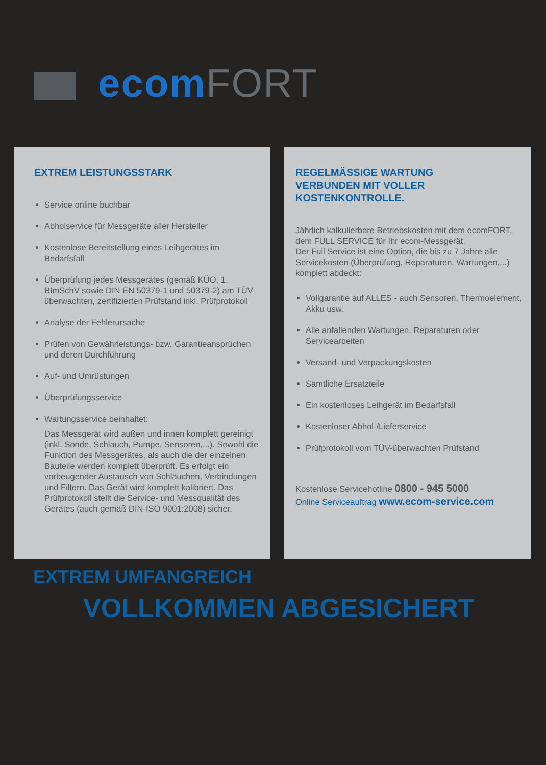ecom FORT
EXTREM LEISTUNGSSTARK
Service online buchbar
Abholservice für Messgeräte aller Hersteller
Kostenlose Bereitstellung eines Leihgerätes im Bedarfsfall
Überprüfung jedes Messgerätes (gemäß KÜO, 1. BImSchV sowie DIN EN 50379-1 und 50379-2) am TÜV überwachten, zertifizierten Prüfstand inkl. Prüfprotokoll
Analyse der Fehlerursache
Prüfen von Gewährleistungs- bzw. Garantieansprüchen und deren Durchführung
Auf- und Umrüstungen
Überprüfungsservice
Wartungsservice beinhaltet:
Das Messgerät wird außen und innen komplett gereinigt (inkl. Sonde, Schlauch, Pumpe, Sensoren,...). Sowohl die Funktion des Messgerätes, als auch die der einzelnen Bauteile werden komplett überprüft. Es erfolgt ein vorbeugender Austausch von Schläuchen, Verbindungen und Filtern. Das Gerät wird komplett kalibriert. Das Prüfprotokoll stellt die Service- und Messqualität des Gerätes (auch gemäß DIN-ISO 9001:2008) sicher.
REGELMÄSSIGE WARTUNG
VERBUNDEN MIT VOLLER
KOSTENKONTROLLE.
Jährlich kalkulierbare Betriebskosten mit dem ecomFORT, dem FULL SERVICE für Ihr ecom-Messgerät.
Der Full Service ist eine Option, die bis zu 7 Jahre alle Servicekosten (Überprüfung, Reparaturen, Wartungen,...) komplett abdeckt:
Vollgarantie auf ALLES - auch Sensoren, Thermoelement, Akku usw.
Alle anfallenden Wartungen, Reparaturen oder Servicearbeiten
Versand- und Verpackungskosten
Sämtliche Ersatzteile
Ein kostenloses Leihgerät im Bedarfsfall
Kostenloser Abhol-/Lieferservice
Prüfprotokoll vom TÜV-überwachten Prüfstand
Kostenlose Servicehotline 0800 - 945 5000
Online Serviceauftrag www.ecom-service.com
EXTREM UMFANGREICH
VOLLKOMMEN ABGESICHERT